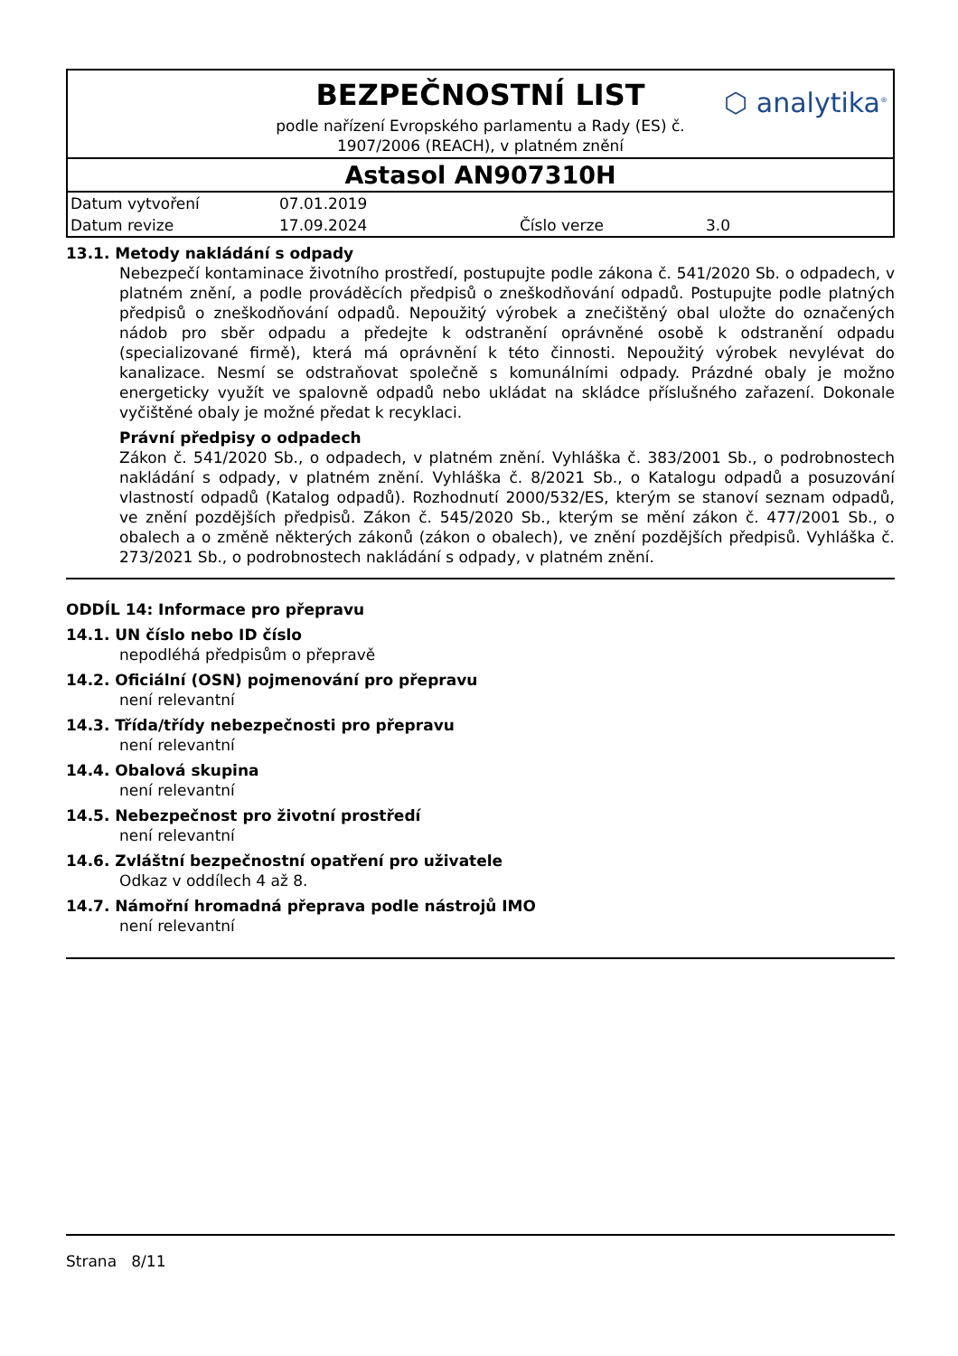BEZPEČNOSTNÍ LIST
⬡ analytika<sup>®</sup>
podle nařízení Evropského parlamentu a Rady (ES) č.
1907/2006 (REACH), v platném znění
Astasol AN907310H
| Datum vytvoření | 07.01.2019 | | |
| Datum revize | 17.09.2024 | Číslo verze | 3.0 |
13.1. Metody nakládání s odpady
Nebezpečí kontaminace životního prostředí, postupujte podle zákona č. 541/2020 Sb. o odpadech, v platném znění, a podle prováděcích předpisů o zneškodňování odpadů. Postupujte podle platných předpisů o zneškodňování odpadů. Nepoužitý výrobek a znečištěný obal uložte do označených nádob pro sběr odpadu a předejte k odstranění oprávněné osobě k odstranění odpadu (specializované firmě), která má oprávnění k této činnosti. Nepoužitý výrobek nevylévat do kanalizace. Nesmí se odstraňovat společně s komunálními odpady. Prázdné obaly je možno energeticky využít ve spalovně odpadů nebo ukládat na skládce příslušného zařazení. Dokonale vyčištěné obaly je možné předat k recyklaci.
Právní předpisy o odpadech
Zákon č. 541/2020 Sb., o odpadech, v platném znění. Vyhláška č. 383/2001 Sb., o podrobnostech nakládání s odpady, v platném znění. Vyhláška č. 8/2021 Sb., o Katalogu odpadů a posuzování vlastností odpadů (Katalog odpadů). Rozhodnutí 2000/532/ES, kterým se stanoví seznam odpadů, ve znění pozdějších předpisů. Zákon č. 545/2020 Sb., kterým se mění zákon č. 477/2001 Sb., o obalech a o změně některých zákonů (zákon o obalech), ve znění pozdějších předpisů. Vyhláška č. 273/2021 Sb., o podrobnostech nakládání s odpady, v platném znění.
ODDÍL 14: Informace pro přepravu
14.1. UN číslo nebo ID číslo
nepodléhá předpisům o přepravě
14.2. Oficiální (OSN) pojmenování pro přepravu
není relevantní
14.3. Třída/třídy nebezpečnosti pro přepravu
není relevantní
14.4. Obalová skupina
není relevantní
14.5. Nebezpečnost pro životní prostředí
není relevantní
14.6. Zvláštní bezpečnostní opatření pro uživatele
Odkaz v oddílech 4 až 8.
14.7. Námořní hromadná přeprava podle nástrojů IMO
není relevantní
Strana 8/11